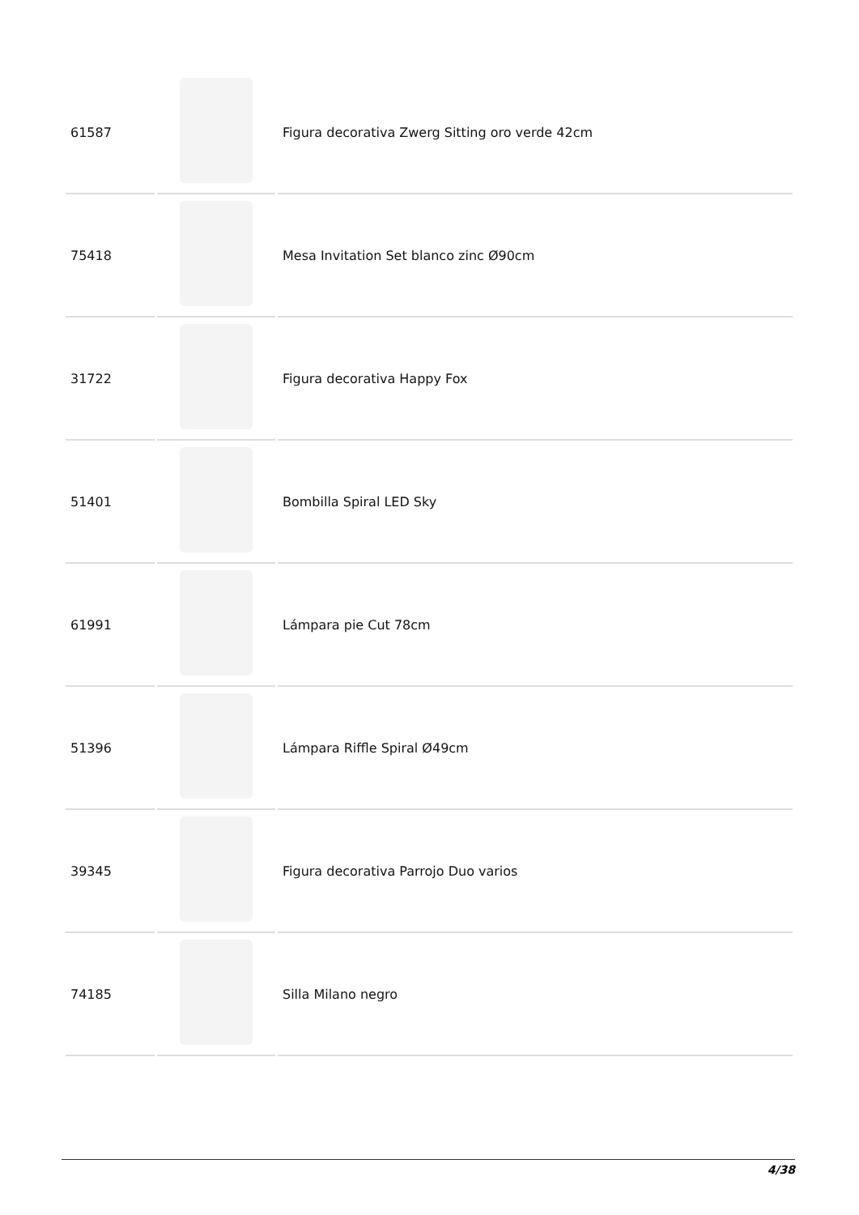| 61587 | | Figura decorativa Zwerg Sitting oro verde 42cm |
| 75418 | | Mesa Invitation Set blanco zinc Ø90cm |
| 31722 | | Figura decorativa Happy Fox |
| 51401 | | Bombilla Spiral LED Sky |
| 61991 | | Lámpara pie Cut 78cm |
| 51396 | | Lámpara Riffle Spiral Ø49cm |
| 39345 | | Figura decorativa Parrojo Duo varios |
| 74185 | | Silla Milano negro |
4/38